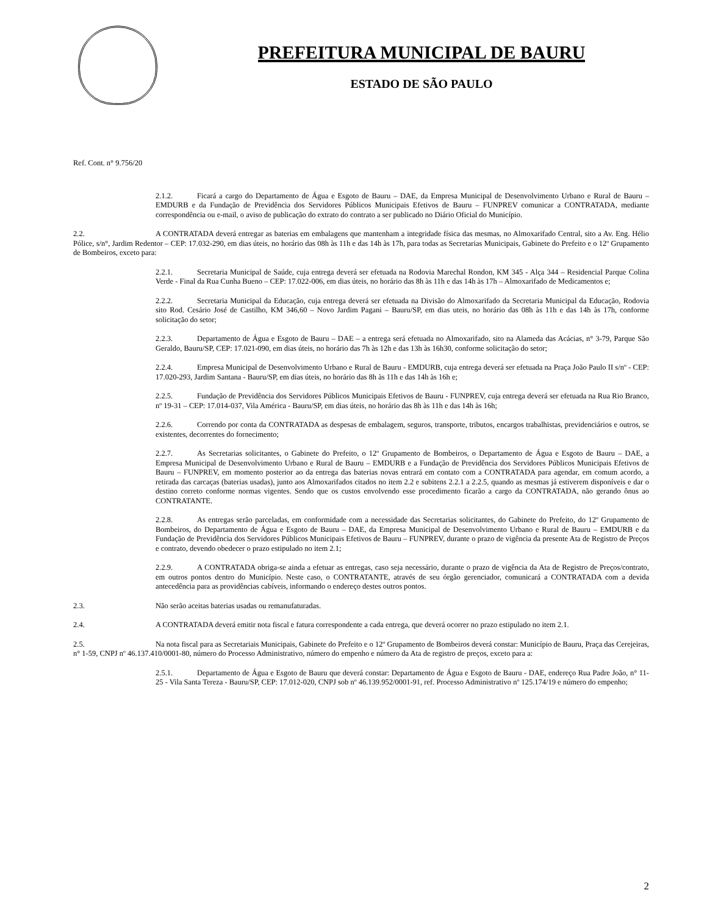PREFEITURA MUNICIPAL DE BAURU
ESTADO DE SÃO PAULO
Ref. Cont. n° 9.756/20
2.1.2. Ficará a cargo do Departamento de Água e Esgoto de Bauru – DAE, da Empresa Municipal de Desenvolvimento Urbano e Rural de Bauru – EMDURB e da Fundação de Previdência dos Servidores Públicos Municipais Efetivos de Bauru – FUNPREV comunicar a CONTRATADA, mediante correspondência ou e-mail, o aviso de publicação do extrato do contrato a ser publicado no Diário Oficial do Município.
2.2. A CONTRATADA deverá entregar as baterias em embalagens que mantenham a integridade física das mesmas, no Almoxarifado Central, sito a Av. Eng. Hélio Pólice, s/n°, Jardim Redentor – CEP: 17.032-290, em dias úteis, no horário das 08h às 11h e das 14h às 17h, para todas as Secretarias Municipais, Gabinete do Prefeito e o 12º Grupamento de Bombeiros, exceto para:
2.2.1. Secretaria Municipal de Saúde, cuja entrega deverá ser efetuada na Rodovia Marechal Rondon, KM 345 - Alça 344 – Residencial Parque Colina Verde - Final da Rua Cunha Bueno – CEP: 17.022-006, em dias úteis, no horário das 8h às 11h e das 14h às 17h – Almoxarifado de Medicamentos e;
2.2.2. Secretaria Municipal da Educação, cuja entrega deverá ser efetuada na Divisão do Almoxarifado da Secretaria Municipal da Educação, Rodovia sito Rod. Cesário José de Castilho, KM 346,60 – Novo Jardim Pagani – Bauru/SP, em dias uteis, no horário das 08h às 11h e das 14h às 17h, conforme solicitação do setor;
2.2.3. Departamento de Água e Esgoto de Bauru – DAE – a entrega será efetuada no Almoxarifado, sito na Alameda das Acácias, n° 3-79, Parque São Geraldo, Bauru/SP, CEP: 17.021-090, em dias úteis, no horário das 7h às 12h e das 13h às 16h30, conforme solicitação do setor;
2.2.4. Empresa Municipal de Desenvolvimento Urbano e Rural de Bauru - EMDURB, cuja entrega deverá ser efetuada na Praça João Paulo II s/nº - CEP: 17.020-293, Jardim Santana - Bauru/SP, em dias úteis, no horário das 8h às 11h e das 14h às 16h e;
2.2.5. Fundação de Previdência dos Servidores Públicos Municipais Efetivos de Bauru - FUNPREV, cuja entrega deverá ser efetuada na Rua Rio Branco, nº 19-31 – CEP: 17.014-037, Vila América - Bauru/SP, em dias úteis, no horário das 8h às 11h e das 14h às 16h;
2.2.6. Correndo por conta da CONTRATADA as despesas de embalagem, seguros, transporte, tributos, encargos trabalhistas, previdenciários e outros, se existentes, decorrentes do fornecimento;
2.2.7. As Secretarias solicitantes, o Gabinete do Prefeito, o 12º Grupamento de Bombeiros, o Departamento de Água e Esgoto de Bauru – DAE, a Empresa Municipal de Desenvolvimento Urbano e Rural de Bauru – EMDURB e a Fundação de Previdência dos Servidores Públicos Municipais Efetivos de Bauru – FUNPREV, em momento posterior ao da entrega das baterias novas entrará em contato com a CONTRATADA para agendar, em comum acordo, a retirada das carcaças (baterias usadas), junto aos Almoxarifados citados no item 2.2 e subitens 2.2.1 a 2.2.5, quando as mesmas já estiverem disponíveis e dar o destino correto conforme normas vigentes. Sendo que os custos envolvendo esse procedimento ficarão a cargo da CONTRATADA, não gerando ônus ao CONTRATANTE.
2.2.8. As entregas serão parceladas, em conformidade com a necessidade das Secretarias solicitantes, do Gabinete do Prefeito, do 12º Grupamento de Bombeiros, do Departamento de Água e Esgoto de Bauru – DAE, da Empresa Municipal de Desenvolvimento Urbano e Rural de Bauru – EMDURB e da Fundação de Previdência dos Servidores Públicos Municipais Efetivos de Bauru – FUNPREV, durante o prazo de vigência da presente Ata de Registro de Preços e contrato, devendo obedecer o prazo estipulado no item 2.1;
2.2.9. A CONTRATADA obriga-se ainda a efetuar as entregas, caso seja necessário, durante o prazo de vigência da Ata de Registro de Preços/contrato, em outros pontos dentro do Município. Neste caso, o CONTRATANTE, através de seu órgão gerenciador, comunicará a CONTRATADA com a devida antecedência para as providências cabíveis, informando o endereço destes outros pontos.
2.3. Não serão aceitas baterias usadas ou remanufaturadas.
2.4. A CONTRATADA deverá emitir nota fiscal e fatura correspondente a cada entrega, que deverá ocorrer no prazo estipulado no item 2.1.
2.5. Na nota fiscal para as Secretariais Municipais, Gabinete do Prefeito e o 12º Grupamento de Bombeiros deverá constar: Município de Bauru, Praça das Cerejeiras, n° 1-59, CNPJ nº 46.137.410/0001-80, número do Processo Administrativo, número do empenho e número da Ata de registro de preços, exceto para a:
2.5.1. Departamento de Água e Esgoto de Bauru que deverá constar: Departamento de Água e Esgoto de Bauru - DAE, endereço Rua Padre João, n° 11-25 - Vila Santa Tereza - Bauru/SP, CEP: 17.012-020, CNPJ sob nº 46.139.952/0001-91, ref. Processo Administrativo nº 125.174/19 e número do empenho;
2